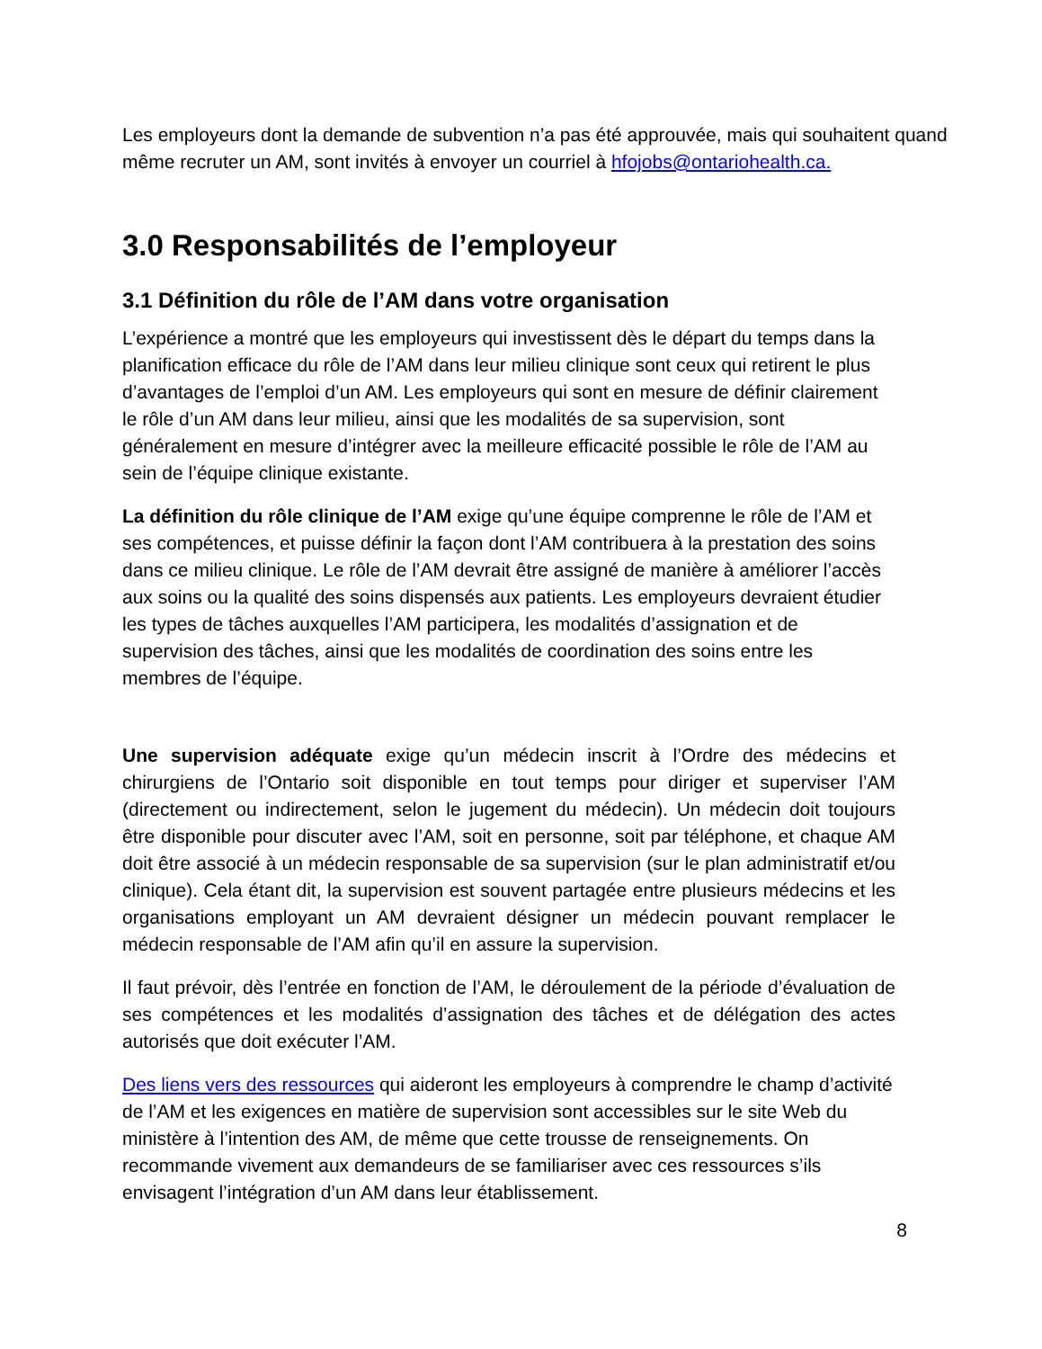Les employeurs dont la demande de subvention n’a pas été approuvée, mais qui souhaitent quand même recruter un AM, sont invités à envoyer un courriel à hfojobs@ontariohealth.ca.
3.0 Responsabilités de l’employeur
3.1 Définition du rôle de l’AM dans votre organisation
L’expérience a montré que les employeurs qui investissent dès le départ du temps dans la planification efficace du rôle de l’AM dans leur milieu clinique sont ceux qui retirent le plus d’avantages de l’emploi d’un AM. Les employeurs qui sont en mesure de définir clairement le rôle d’un AM dans leur milieu, ainsi que les modalités de sa supervision, sont généralement en mesure d’intégrer avec la meilleure efficacité possible le rôle de l’AM au sein de l’équipe clinique existante.
La définition du rôle clinique de l’AM exige qu’une équipe comprenne le rôle de l’AM et ses compétences, et puisse définir la façon dont l’AM contribuera à la prestation des soins dans ce milieu clinique. Le rôle de l’AM devrait être assigné de manière à améliorer l’accès aux soins ou la qualité des soins dispensés aux patients. Les employeurs devraient étudier les types de tâches auxquelles l’AM participera, les modalités d’assignation et de supervision des tâches, ainsi que les modalités de coordination des soins entre les membres de l’équipe.
Une supervision adéquate exige qu’un médecin inscrit à l’Ordre des médecins et chirurgiens de l’Ontario soit disponible en tout temps pour diriger et superviser l’AM (directement ou indirectement, selon le jugement du médecin). Un médecin doit toujours être disponible pour discuter avec l’AM, soit en personne, soit par téléphone, et chaque AM doit être associé à un médecin responsable de sa supervision (sur le plan administratif et/ou clinique). Cela étant dit, la supervision est souvent partagée entre plusieurs médecins et les organisations employant un AM devraient désigner un médecin pouvant remplacer le médecin responsable de l’AM afin qu’il en assure la supervision.
Il faut prévoir, dès l’entrée en fonction de l’AM, le déroulement de la période d’évaluation de ses compétences et les modalités d’assignation des tâches et de délégation des actes autorisés que doit exécuter l’AM.
Des liens vers des ressources qui aideront les employeurs à comprendre le champ d’activité de l’AM et les exigences en matière de supervision sont accessibles sur le site Web du ministère à l’intention des AM, de même que cette trousse de renseignements. On recommande vivement aux demandeurs de se familiariser avec ces ressources s’ils envisagent l’intégration d’un AM dans leur établissement.
8